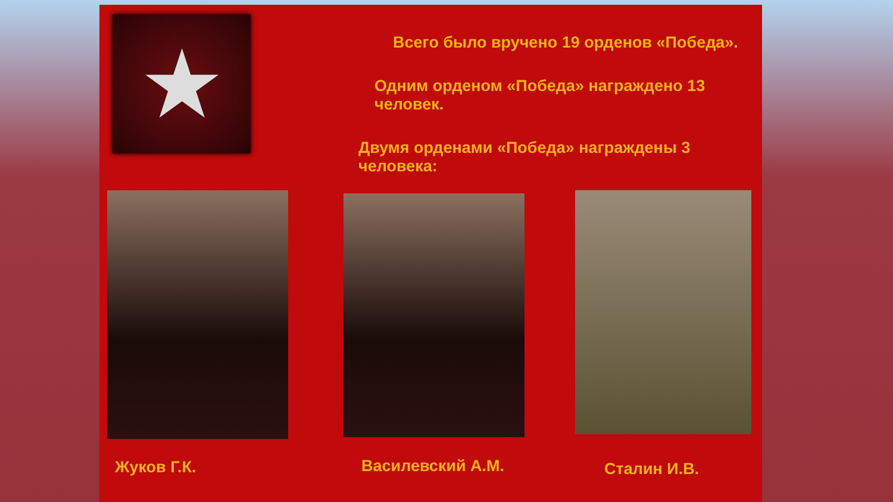★
Всего было вручено 19 орденов «Победа».
Одним орденом «Победа» награждено 13 человек.
Двумя орденами «Победа» награждены 3 человека:
Жуков Г.К. Василевский А.М. Сталин И.В.